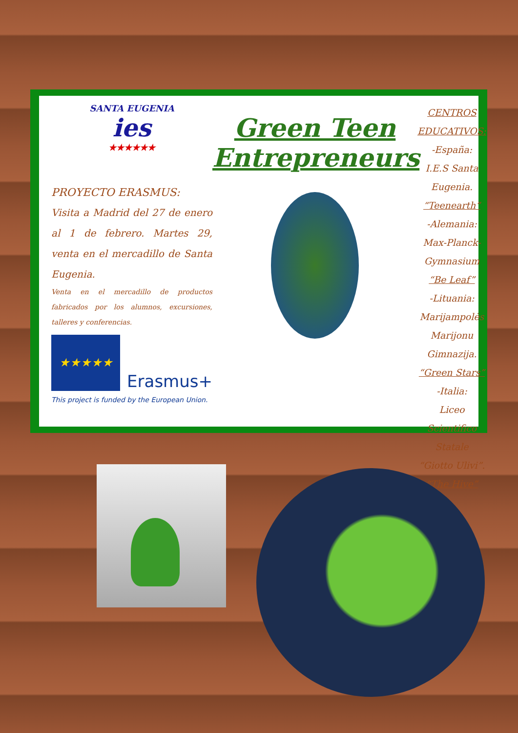SANTA EUGENIA
ies
★★★★★★
PROYECTO ERASMUS:
Visita a Madrid del 27 de enero al 1 de febrero. Martes 29, venta en el mercadillo de Santa Eugenia.
Venta en el mercadillo de productos fabricados por los alumnos, excursiones, talleres y conferencias.
★★★★★
Erasmus+
This project is funded by the European Union.
Green Teen
Entrepreneurs
CENTROS EDUCATIVOS:
-España:
I.E.S Santa Eugenia.
“Teenearth”
-Alemania:
Max-Planck-Gymnasium
“Be Leaf”
-Lituania:
Marijampolės Marijonu Gimnazija.
“Green Stars”
-Italia:
Liceo Scientifico Statale “Giotto Ulivi”.
“The Hive”